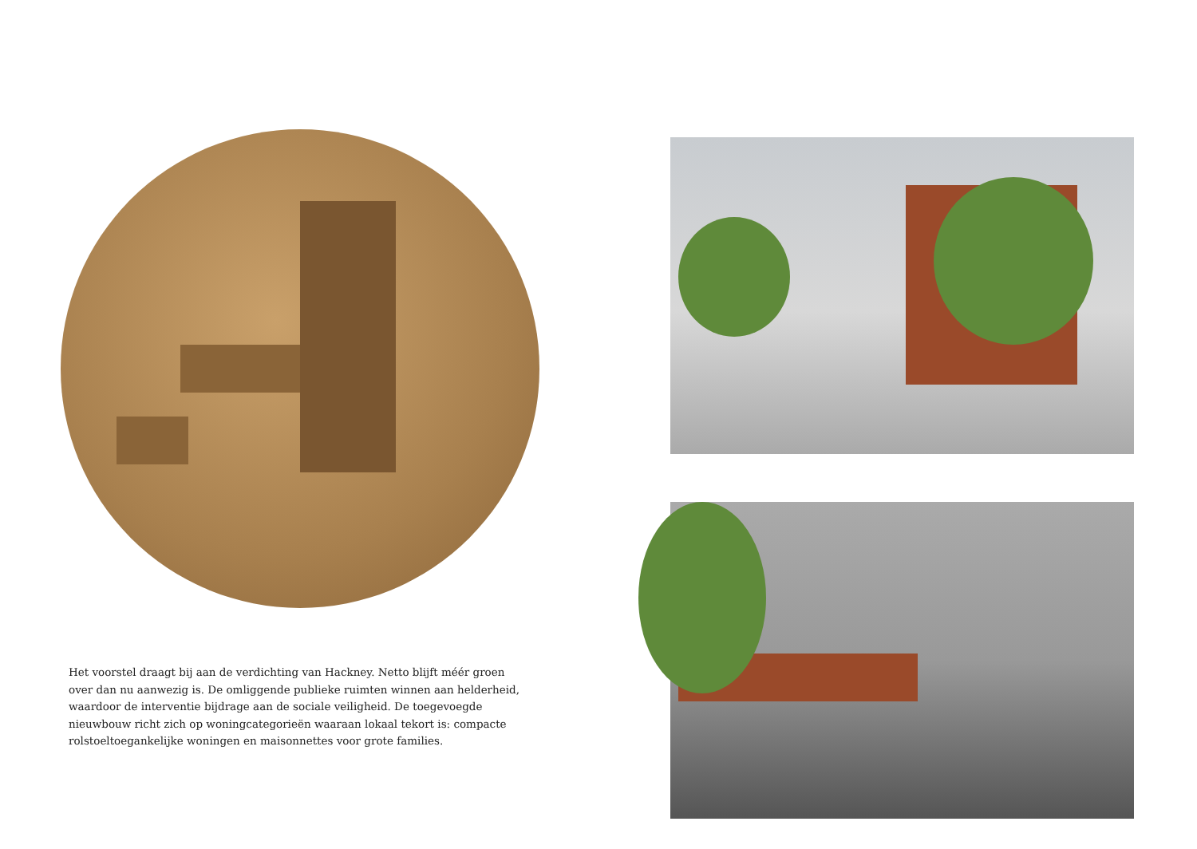Het voorstel draagt bij aan de verdichting van Hackney. Netto blijft méér groen over dan nu aanwezig is. De omliggende publieke ruimten winnen aan helderheid, waardoor de interventie bijdrage aan de sociale veiligheid. De toegevoegde nieuwbouw richt zich op woningcategorieën waaraan lokaal tekort is: compacte rolstoeltoegankelijke woningen en maisonnettes voor grote families.